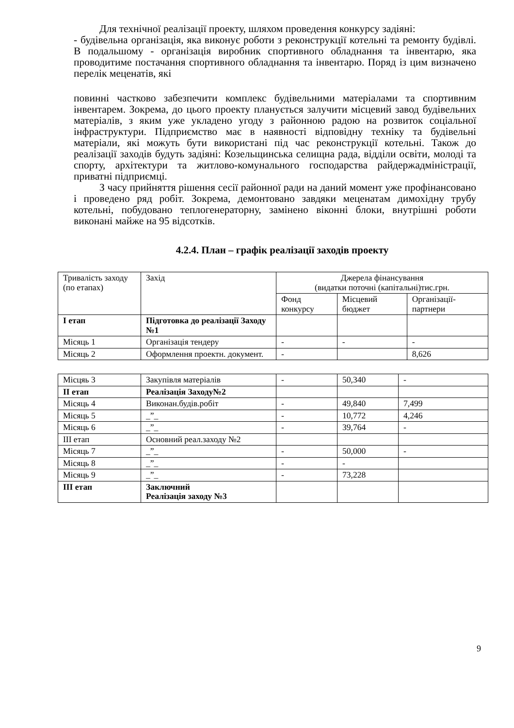Для технічної реалізації проекту, шляхом проведення конкурсу задіяні:
- будівельна організація, яка виконує роботи з реконструкції котельні та ремонту будівлі. В подальшому - організація виробник спортивного обладнання та інвентарю, яка проводитиме постачання спортивного обладнання та інвентарю. Поряд із цим визначено перелік меценатів, які
повинні частково забезпечити комплекс будівельними матеріалами та спортивним інвентарем. Зокрема, до цього проекту планується залучити місцевий завод будівельних матеріалів, з яким уже укладено угоду з районною радою на розвиток соціальної інфраструктури. Підприємство має в наявності відповідну техніку та будівельні матеріали, які можуть бути використані під час реконструкції котельні. Також до реалізації заходів будуть задіяні: Козельщинська селищна рада, відділи освіти, молоді та спорту, архітектури та житлово-комунального господарства райдержадміністрації, приватні підприємці.
З часу прийняття рішення сесії районної ради на даний момент уже профінансовано і проведено ряд робіт. Зокрема, демонтовано завдяки меценатам димохідну трубу котельні, побудовано теплогенераторну, замінено віконні блоки, внутрішні роботи виконані майже на 95 відсотків.
4.2.4. План – графік реалізації заходів проекту
| Тривалість заходу (по етапах) | Захід | Джерела фінансування (видатки поточні (капітальні)тис.грн. | | |
| | | Фонд конкурсу | Місцевий бюджет | Організації-партнери |
| І етап | Підготовка до реалізації Заходу №1 | | | |
| Місяць 1 | Організація тендеру | - | - | - |
| Місяць 2 | Оформлення проектн. документ. | - | | 8,626 |
| Місцяь 3 | Закупівля матеріалів | - | 50,340 | - |
| ІІ етап | Реалізація Заходу№2 | | | |
| Місяць 4 | Виконан.будів.робіт | - | 49,840 | 7,499 |
| Місяць 5 | _”_ | - | 10,772 | 4,246 |
| Місяць 6 | _”_ | - | 39,764 | - |
| ІІІ етап | Основний реал.заходу №2 | | | |
| Місяць 7 | _”_ | - | 50,000 | - |
| Місяць 8 | _”_ | - | - | |
| Місяць 9 | _”_ | - | 73,228 | |
| ІІІ етап | Заключний Реалізація заходу №3 | | | |
9